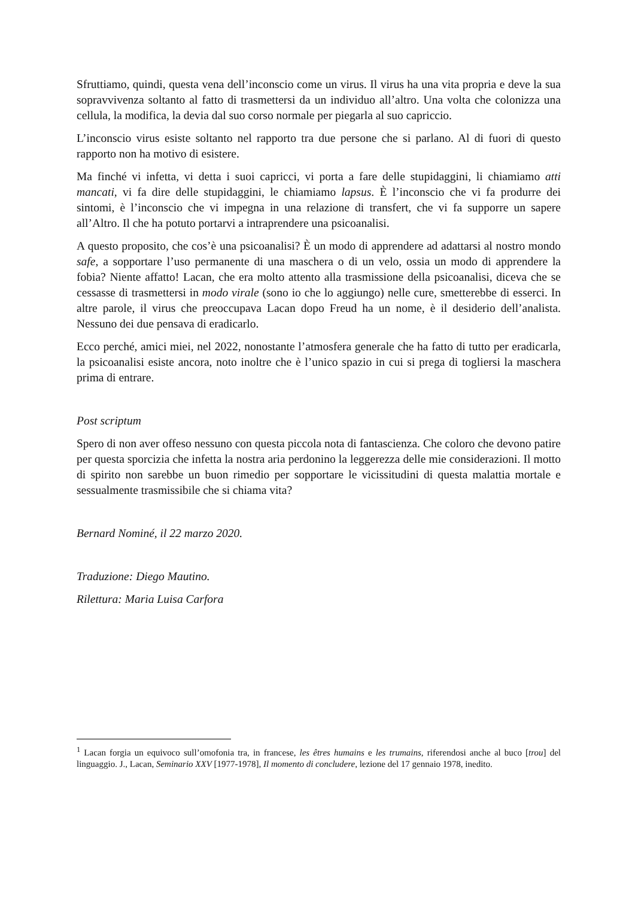Sfruttiamo, quindi, questa vena dell’inconscio come un virus. Il virus ha una vita propria e deve la sua sopravvivenza soltanto al fatto di trasmettersi da un individuo all’altro. Una volta che colonizza una cellula, la modifica, la devia dal suo corso normale per piegarla al suo capriccio.
L’inconscio virus esiste soltanto nel rapporto tra due persone che si parlano. Al di fuori di questo rapporto non ha motivo di esistere.
Ma finché vi infetta, vi detta i suoi capricci, vi porta a fare delle stupidaggini, li chiamiamo atti mancati, vi fa dire delle stupidaggini, le chiamiamo lapsus. È l’inconscio che vi fa produrre dei sintomi, è l’inconscio che vi impegna in una relazione di transfert, che vi fa supporre un sapere all’Altro. Il che ha potuto portarvi a intraprendere una psicoanalisi.
A questo proposito, che cos’è una psicoanalisi? È un modo di apprendere ad adattarsi al nostro mondo safe, a sopportare l’uso permanente di una maschera o di un velo, ossia un modo di apprendere la fobia? Niente affatto! Lacan, che era molto attento alla trasmissione della psicoanalisi, diceva che se cessasse di trasmettersi in modo virale (sono io che lo aggiungo) nelle cure, smetterebbe di esserci. In altre parole, il virus che preoccupava Lacan dopo Freud ha un nome, è il desiderio dell’analista. Nessuno dei due pensava di eradicarlo.
Ecco perché, amici miei, nel 2022, nonostante l’atmosfera generale che ha fatto di tutto per eradicarla, la psicoanalisi esiste ancora, noto inoltre che è l’unico spazio in cui si prega di togliersi la maschera prima di entrare.
Post scriptum
Spero di non aver offeso nessuno con questa piccola nota di fantascienza. Che coloro che devono patire per questa sporcizia che infetta la nostra aria perdonino la leggerezza delle mie considerazioni. Il motto di spirito non sarebbe un buon rimedio per sopportare le vicissitudini di questa malattia mortale e sessualmente trasmissibile che si chiama vita?
Bernard Nominé, il 22 marzo 2020.
Traduzione: Diego Mautino.
Rilettura: Maria Luisa Carfora
<sup>1</sup> Lacan forgia un equivoco sull’omofonia tra, in francese, les êtres humains e les trumains, riferendosi anche al buco [trou] del linguaggio. J., Lacan, Seminario XXV [1977-1978], Il momento di concludere, lezione del 17 gennaio 1978, inedito.